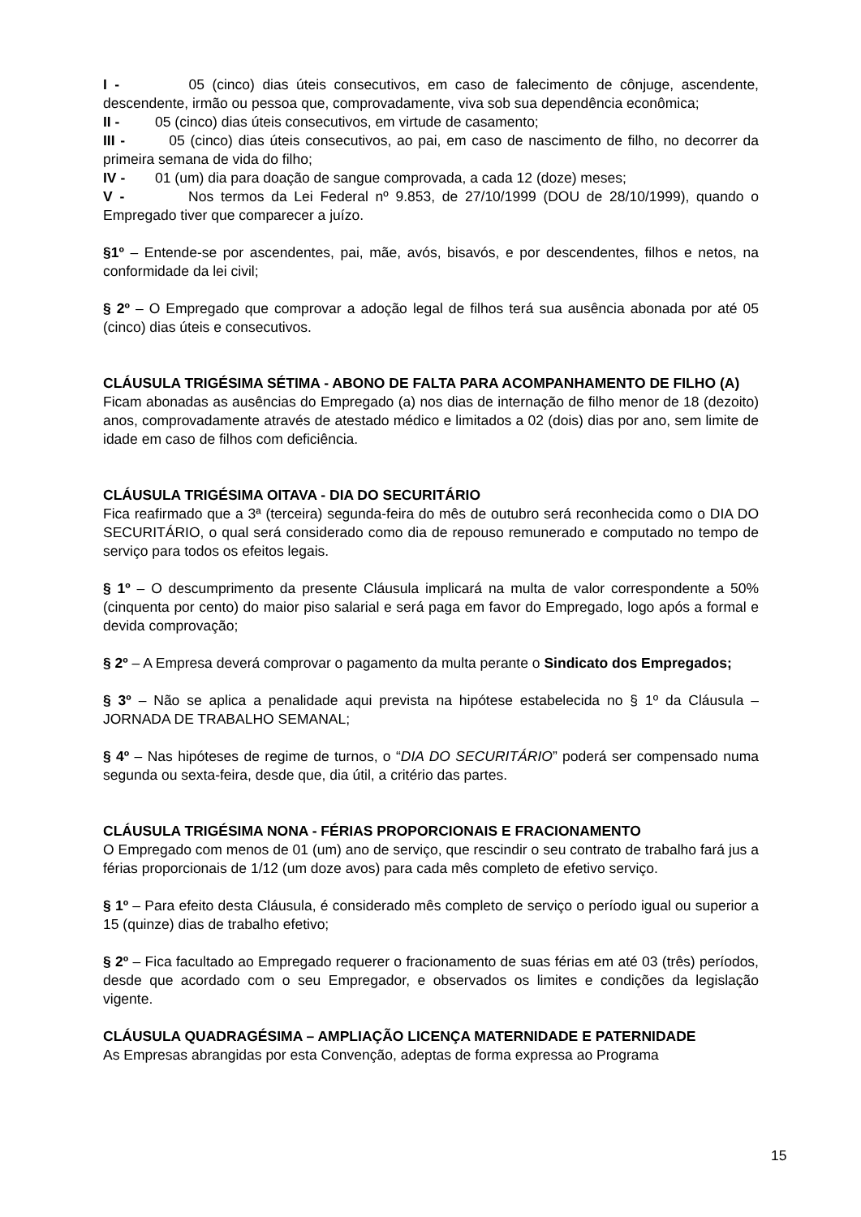I - 05 (cinco) dias úteis consecutivos, em caso de falecimento de cônjuge, ascendente, descendente, irmão ou pessoa que, comprovadamente, viva sob sua dependência econômica;
II - 05 (cinco) dias úteis consecutivos, em virtude de casamento;
III - 05 (cinco) dias úteis consecutivos, ao pai, em caso de nascimento de filho, no decorrer da primeira semana de vida do filho;
IV - 01 (um) dia para doação de sangue comprovada, a cada 12 (doze) meses;
V - Nos termos da Lei Federal nº 9.853, de 27/10/1999 (DOU de 28/10/1999), quando o Empregado tiver que comparecer a juízo.
§1º – Entende-se por ascendentes, pai, mãe, avós, bisavós, e por descendentes, filhos e netos, na conformidade da lei civil;
§ 2º – O Empregado que comprovar a adoção legal de filhos terá sua ausência abonada por até 05 (cinco) dias úteis e consecutivos.
CLÁUSULA TRIGÉSIMA SÉTIMA - ABONO DE FALTA PARA ACOMPANHAMENTO DE FILHO (A)
Ficam abonadas as ausências do Empregado (a) nos dias de internação de filho menor de 18 (dezoito) anos, comprovadamente através de atestado médico e limitados a 02 (dois) dias por ano, sem limite de idade em caso de filhos com deficiência.
CLÁUSULA TRIGÉSIMA OITAVA - DIA DO SECURITÁRIO
Fica reafirmado que a 3ª (terceira) segunda-feira do mês de outubro será reconhecida como o DIA DO SECURITÁRIO, o qual será considerado como dia de repouso remunerado e computado no tempo de serviço para todos os efeitos legais.
§ 1º – O descumprimento da presente Cláusula implicará na multa de valor correspondente a 50% (cinquenta por cento) do maior piso salarial e será paga em favor do Empregado, logo após a formal e devida comprovação;
§ 2º – A Empresa deverá comprovar o pagamento da multa perante o Sindicato dos Empregados;
§ 3º – Não se aplica a penalidade aqui prevista na hipótese estabelecida no § 1º da Cláusula – JORNADA DE TRABALHO SEMANAL;
§ 4º – Nas hipóteses de regime de turnos, o “DIA DO SECURITÁRIO” poderá ser compensado numa segunda ou sexta-feira, desde que, dia útil, a critério das partes.
CLÁUSULA TRIGÉSIMA NONA - FÉRIAS PROPORCIONAIS E FRACIONAMENTO
O Empregado com menos de 01 (um) ano de serviço, que rescindir o seu contrato de trabalho fará jus a férias proporcionais de 1/12 (um doze avos) para cada mês completo de efetivo serviço.
§ 1º – Para efeito desta Cláusula, é considerado mês completo de serviço o período igual ou superior a 15 (quinze) dias de trabalho efetivo;
§ 2º – Fica facultado ao Empregado requerer o fracionamento de suas férias em até 03 (três) períodos, desde que acordado com o seu Empregador, e observados os limites e condições da legislação vigente.
CLÁUSULA QUADRAGÉSIMA – AMPLIAÇÃO LICENÇA MATERNIDADE E PATERNIDADE
As Empresas abrangidas por esta Convenção, adeptas de forma expressa ao Programa
15